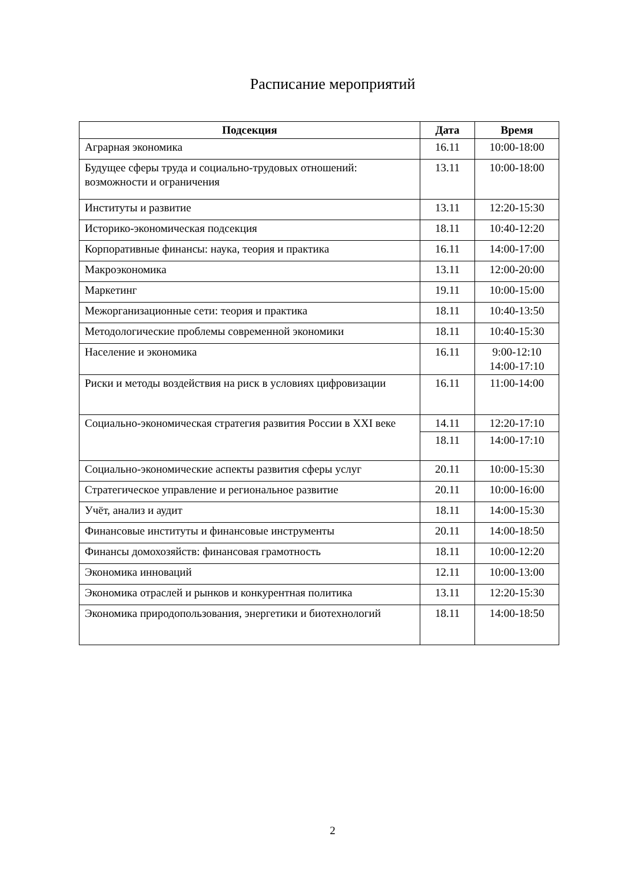Расписание мероприятий
| Подсекция | Дата | Время |
| --- | --- | --- |
| Аграрная экономика | 16.11 | 10:00-18:00 |
| Будущее сферы труда и социально-трудовых отношений: возможности и ограничения | 13.11 | 10:00-18:00 |
| Институты и развитие | 13.11 | 12:20-15:30 |
| Историко-экономическая подсекция | 18.11 | 10:40-12:20 |
| Корпоративные финансы: наука, теория и практика | 16.11 | 14:00-17:00 |
| Макроэкономика | 13.11 | 12:00-20:00 |
| Маркетинг | 19.11 | 10:00-15:00 |
| Межорганизационные сети: теория и практика | 18.11 | 10:40-13:50 |
| Методологические проблемы современной экономики | 18.11 | 10:40-15:30 |
| Население и экономика | 16.11 | 9:00-12:10 14:00-17:10 |
| Риски и методы воздействия на риск в условиях цифровизации | 16.11 | 11:00-14:00 |
| Социально-экономическая стратегия развития России в XXI веке | 14.11 | 12:20-17:10 |
| | 18.11 | 14:00-17:10 |
| Социально-экономические аспекты развития сферы услуг | 20.11 | 10:00-15:30 |
| Стратегическое управление и региональное развитие | 20.11 | 10:00-16:00 |
| Учёт, анализ и аудит | 18.11 | 14:00-15:30 |
| Финансовые институты и финансовые инструменты | 20.11 | 14:00-18:50 |
| Финансы домохозяйств: финансовая грамотность | 18.11 | 10:00-12:20 |
| Экономика инноваций | 12.11 | 10:00-13:00 |
| Экономика отраслей и рынков и конкурентная политика | 13.11 | 12:20-15:30 |
| Экономика природопользования, энергетики и биотехнологий | 18.11 | 14:00-18:50 |
2